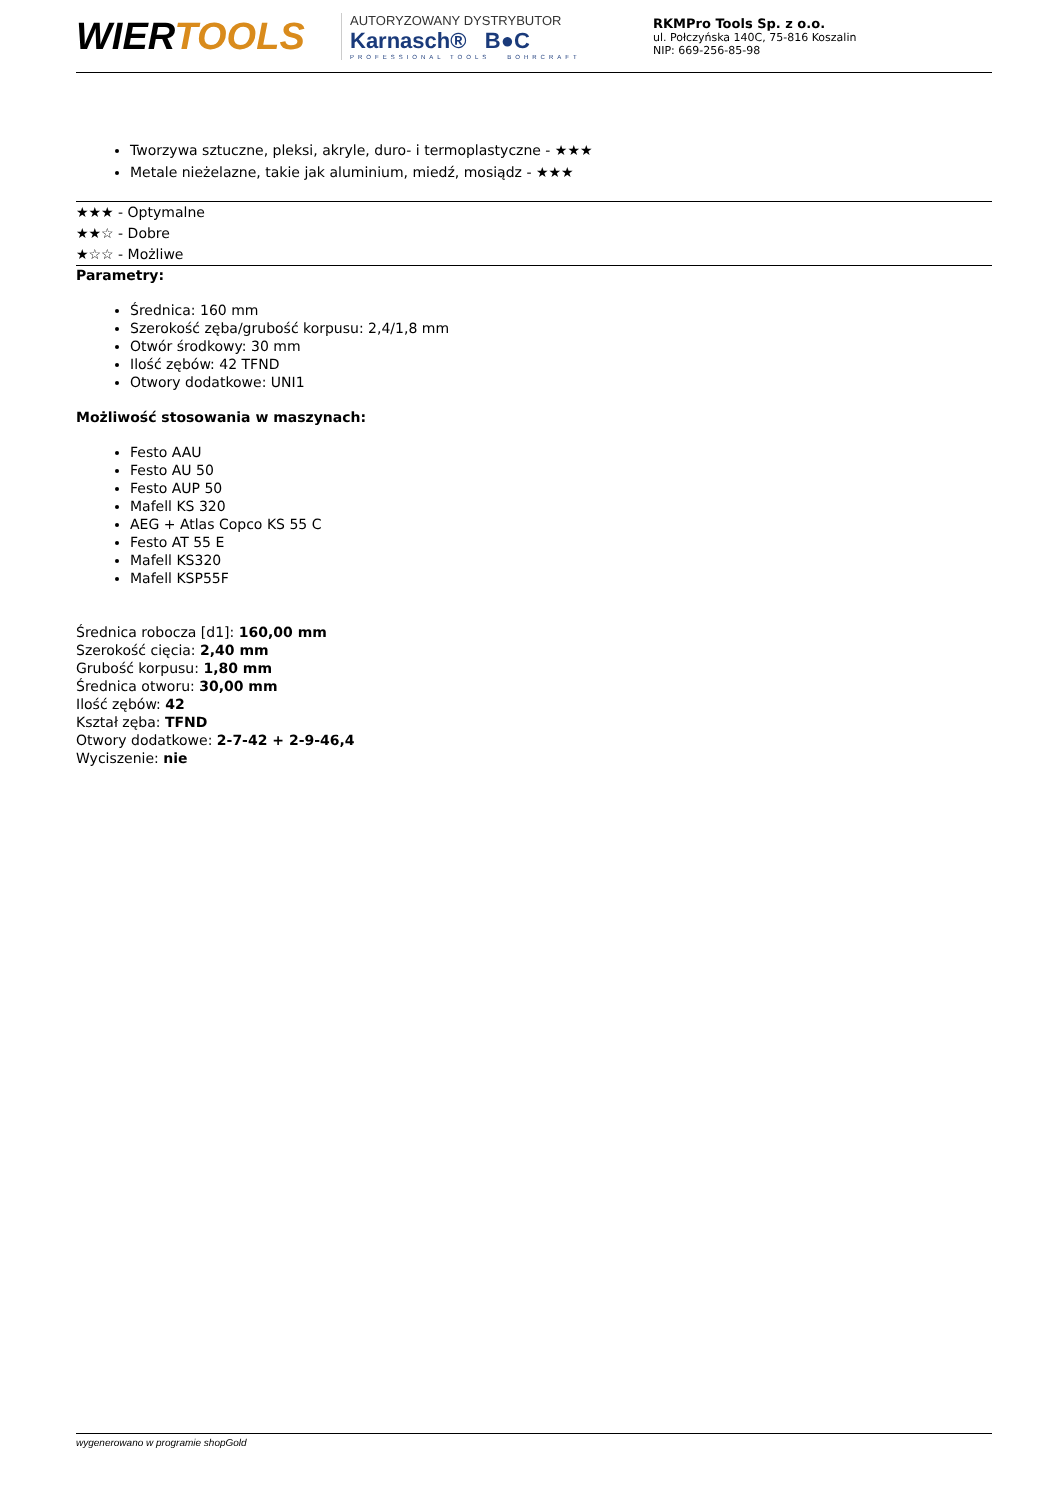WIERTOOLS
AUTORYZOWANY DYSTRYBUTOR
Karnasch® B●C
PROFESSIONAL TOOLS BOHRCRAFT
RKMPro Tools Sp. z o.o.
ul. Połczyńska 140C, 75-816 Koszalin
NIP: 669-256-85-98
Tworzywa sztuczne, pleksi, akryle, duro- i termoplastyczne - ★★★
Metale nieżelazne, takie jak aluminium, miedź, mosiądz - ★★★
★★★ - Optymalne
★★☆ - Dobre
★☆☆ - Możliwe
Parametry:
Średnica: 160 mm
Szerokość zęba/grubość korpusu: 2,4/1,8 mm
Otwór środkowy: 30 mm
Ilość zębów: 42 TFND
Otwory dodatkowe: UNI1
Możliwość stosowania w maszynach:
Festo AAU
Festo AU 50
Festo AUP 50
Mafell KS 320
AEG + Atlas Copco KS 55 C
Festo AT 55 E
Mafell KS320
Mafell KSP55F
Średnica robocza [d1]: 160,00 mm
Szerokość cięcia: 2,40 mm
Grubość korpusu: 1,80 mm
Średnica otworu: 30,00 mm
Ilość zębów: 42
Kształ zęba: TFND
Otwory dodatkowe: 2-7-42 + 2-9-46,4
Wyciszenie: nie
wygenerowano w programie shopGold